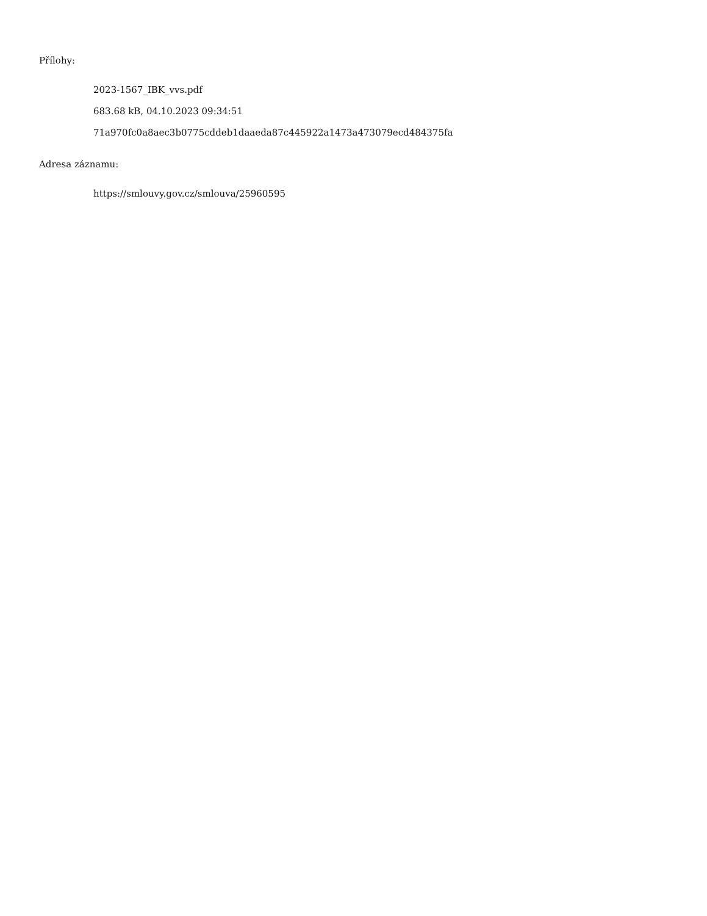Přílohy:
2023-1567_IBK_vvs.pdf
683.68 kB, 04.10.2023 09:34:51
71a970fc0a8aec3b0775cddeb1daaeda87c445922a1473a473079ecd484375fa
Adresa záznamu:
https://smlouvy.gov.cz/smlouva/25960595